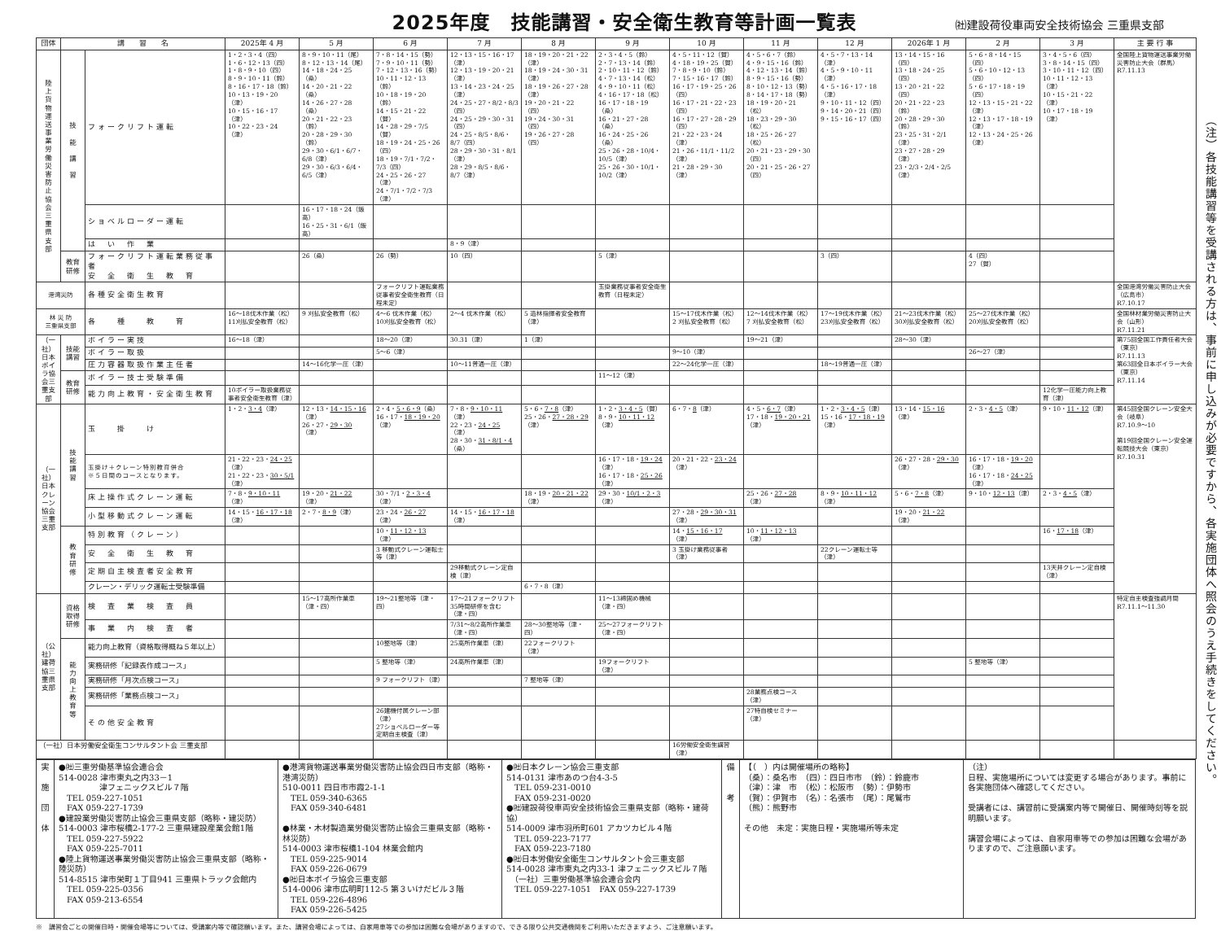2025年度　技能講習・安全衛生教育等計画一覧表
㈳建設荷役車両安全技術協会 三重県支部
| 団体 | 講 習 名 | | 2025年 4 月 | 5 月 | 6 月 | 7 月 | 8 月 | 9 月 | 10 月 | 11 月 | 12 月 | 2026年 1 月 | 2 月 | 3 月 | 主 要 行 事 |
| --- | --- | --- | --- | --- | --- | --- | --- | --- | --- | --- | --- | --- | --- | --- | --- |
| 陸 上 貨 物 運 送 事 業 労 働 災 害 防 止 協 会 三 重 県 支 部 | 技 能 講 習 | フォークリフト運転 | 1・2・3・4（四） 1・6・12・13（四） 1・8・9・10（四） 8・9・10・11（鈴） 8・16・17・18（鈴） 10・13・19・20（津） 10・15・16・17（津） 10・22・23・24（津） | 8・9・10・11（尾） 8・12・13・14（尾） 14・18・24・25（桑） 14・20・21・22（桑） 14・26・27・28（桑） 20・21・22・23（鈴） 20・28・29・30（鈴） 29・30・6/1・6/7・6/8（津） 29・30・6/3・6/4・6/5（津） | 7・8・14・15（勢） 7・9・10・11（勢） 7・12・13・16（勢） 10・11・12・13（鈴） 10・18・19・20（鈴） 14・15・21・22（賀） 14・28・29・7/5（賀） 18・19・24・25・26（四） 18・19・7/1・7/2・7/3（四） 24・25・26・27（津） 24・7/1・7/2・7/3（津） | 12・13・15・16・17（津） 12・13・19・20・21（津） 13・14・23・24・25（津） 24・25・27・8/2・8/3（四） 24・25・29・30・31（四） 24・25・8/5・8/6・8/7（四） 28・29・30・31・8/1（津） 28・29・8/5・8/6・8/7（津） | 18・19・20・21・22（津） 18・19・24・30・31（津） 18・19・26・27・28（津） 19・20・21・22（四） 19・24・30・31（四） 19・26・27・28（四） | 2・3・4・5（鈴） 2・7・13・14（鈴） 2・10・11・12（鈴） 4・7・13・14（松） 4・9・10・11（松） 4・16・17・18（松） 16・17・18・19（桑） 16・21・27・28（桑） 16・24・25・26（桑） 25・26・28・10/4・10/5（津） 25・26・30・10/1・10/2（津） | 4・5・11・12（賀） 4・18・19・25（賀） 7・8・9・10（鈴） 7・15・16・17（鈴） 16・17・19・25・26（四） 16・17・21・22・23（四） 16・17・27・28・29（四） 21・22・23・24（津） 21・26・11/1・11/2（津） 21・28・29・30（津） | 4・5・6・7（鈴） 4・9・15・16（鈴） 4・12・13・14（鈴） 8・9・15・16（勢） 8・10・12・13（勢） 8・14・17・18（勢） 18・19・20・21（松） 18・23・29・30（松） 18・25・26・27（松） 20・21・23・29・30（四） 20・21・25・26・27（四） | 4・5・7・13・14（津） 4・5・9・10・11（津） 4・5・16・17・18（津） 9・10・11・12（四） 9・14・20・21（四） 9・15・16・17（四） | 13・14・15・16（四） 13・18・24・25（四） 13・20・21・22（四） 20・21・22・23（鈴） 20・28・29・30（鈴） 23・25・31・2/1（津） 23・27・28・29（津） 23・2/3・2/4・2/5（津） | 5・6・8・14・15（四） 5・6・10・12・13（四） 5・6・17・18・19（四） 12・13・15・21・22（津） 12・13・17・18・19（津） 12・13・24・25・26（津） | 3・4・5・6（四） 3・8・14・15（四） 3・10・11・12（四） 10・11・12・13（津） 10・15・21・22（津） 10・17・18・19（津） | 全国陸上貨物運送事業労働災害防止大会（群馬） R7.11.13 |
| | | ショベルローダー運転 | | 16・17・18・24（飯高） 16・25・31・6/1（飯高） | | | | | | | | | | | |
| | | は い 作 業 | | | | 8・9（津） | | | | | | | | | |
| | 教育 研修 | フォークリフト運転業務従事者 安 全 衛 生 教 育 | | 26（桑） | 26（勢） | 10（四） | | 5（津） | | | 3（四） | | 4（四） 27（賀） | | |
| 港湾災防 | | 各種安全衛生教育 | | | フォークリフト運転業務従事者安全衛生教育（日程未定） | | | 玉掛業務従事者安全衛生教育（日程未定） | | | | | | | 全国港湾労働災害防止大会（広島市） R7.10.17 |
| 林 災 防 三重県支部 | | 各 種 教 育 | 16～18伐木作業（松） 11刈払安全教育（松） | 9 刈払安全教育（松） | 4～6 伐木作業（松） 10刈払安全教育（松） | 2～4 伐木作業（松） | 5 造林指揮者安全教育（津） | | 15～17伐木作業（松） 2 刈払安全教育（松） | 12～14伐木作業（松） 7 刈払安全教育（松） | 17～19伐木作業（松） 23刈払安全教育（松） | 21～23伐木作業（松） 30刈払安全教育（松） | 25～27伐木作業（松） 20刈払安全教育（松） | | 全国林材業労働災害防止大会（山形） R7.11.21 |
| （一社）日本ボイラ協会三重支部 | 技能講習 | ボイラー実技 | 16～18（津） | | 18～20（津） | 30.31（津） | 1（津） | | | 19～21（津） | | 28～30（津） | | | 第75回全国工作責任者大会（東京） R7.11.13 第63回全日本ボイラー大会（東京） R7.11.14 |
| | | ボイラー取扱 | | | 5～6（津） | | | | 9～10（津） | | | | 26～27（津） | | |
| | | 圧力容器取扱作業主任者 | | 14～16化学一圧（津） | | 10～11普通一圧（津） | | | 22～24化学一圧（津） | | 18～19普通一圧（津） | | | | |
| | 教育 研修 | ボイラー技士受験準備 | | | | | | 11～12（津） | | | | | | | |
| | | 能力向上教育・安全衛生教育 | 10ボイラー取扱業務従事者安全衛生教育（津） | | | | | | | | | | | 12化学一圧能力向上教育（津） | |
| （一社）日本クレーン協会三重支部 | 技 能 講 習 | 玉 掛 け | 1・2・ 3・4 （津） | 12・13・ 14・15・16 （津） 26・27・ 29・30 （津） | 2・4・ 5・6・9 （桑） 16・17・ 18・19・20 （津） | 7・8・ 9・10・11 （津） 22・23・ 24・25 （津） 28・30・ 31・8/1・4 （桑） | 5・6・ 7・8 （津） 25・26・ 27・28・29 （津） | 1・2・ 3・4・5 （賀） 8・9・ 10・11・12 （津） | 6・7・ 8 （津） | 4・5・ 6・7 （津） 17・18・ 19・20・21 （津） | 1・2・ 3・4・5 （津） 15・16・ 17・18・19 （津） | 13・14・ 15・16 （津） | 2・3・ 4・5 （津） | 9・10・ 11・12 （津） | 第45回全国クレーン安全大会（岐阜） R7.10.9～10 第19回全国クレーン安全運転競技大会（東京） R7.10.31 |
| | | 玉掛け＋クレーン特別教育併合 ※５日間のコースとなります。 | 21・22・23・ 24・25 （津） 21・22・23・ 30・5/1 （津） | | | | | 16・17・18・ 19・24 （津） 16・17・18・ 25・26 （津） | 20・21・22・ 23・24 （津） | | | 26・27・28・ 29・30 （津） | 16・17・18・ 19・20 （津） 16・17・18・ 24・25 （津） | | |
| | | 床上操作式クレーン運転 | 7・8・ 9・10・11 （津） | 19・20・ 21・22 （津） | 30・7/1・ 2・3・4 （津） | | 18・19・ 20・21・22 （津） | 29・30・ 10/1・2・3 （津） | | 25・26・ 27・28 （津） | 8・9・ 10・11・12 （津） | 5・6・ 7・8 （津） | 9・10・ 12・13 （津） | 2・3・ 4・5 （津） | |
| | | 小型移動式クレーン運転 | 14・15・ 16・17・18 （津） | 2・7・ 8・9 （津） | 23・24・ 26・27 （津） | 14・15・ 16・17・18 （津） | | | 27・28・ 29・30・31 （津） | | | 19・20・ 21・22 （津） | | | |
| | 教 育 研 修 | 特別教育（クレーン） | | | 10・ 11・12・13 （津） | | | | 14・ 15・16・17 （津） | 10・ 11・12・13 （津） | | | | 16・ 17・18 （津） | |
| | | 安 全 衛 生 教 育 | | | 3 移動式クレーン運転士等（津） | | | | 3 玉掛け業務従事者（津） | | 22クレーン運転士等（津） | | | | |
| | | 定期自主検査者安全教育 | | | | 29移動式クレーン定自検（津） | | | | | | | | 13天井クレーン定自検（津） | |
| | | クレーン・デリック運転士受験準備 | | | | | 6・7・8（津） | | | | | | | | |
| （公社）建荷協三重県支部 | 資格取得 研修 | 検 査 業 検 査 員 | | 15～17高所作業車（津・四） | 19～21整地等（津・四） | 17～21フォークリフト 35時間研修を含む（津・四） | | 11～13締固め機械（津・四） | | | | | | | 特定自主検査強調月間 R7.11.1～11.30 |
| | | 事 業 内 検 査 者 | | | | 7/31～8/2高所作業車（津・四） | 28～30整地等（津・四） | 25～27フォークリフト（津・四） | | | | | | | |
| | 能 力 向 上 教 育 等 | 能力向上教育（資格取得概ね５年以上） | | | 10整地等（津） | 25高所作業車（津） | 22フォークリフト（津） | | | | | | | | |
| | | 実務研修「記録表作成コース」 | | | 5 整地等（津） | 24高所作業車（津） | | 19フォークリフト（津） | | | | | 5 整地等（津） | | |
| | | 実務研修「月次点検コース」 | | | 9 フォークリフト（津） | | 7 整地等（津） | | | | | | | | |
| | | 実務研修「業務点検コース」 | | | | | | | | 28業務点検コース（津） | | | | | |
| | | その他安全教育 | | | 26建機付属クレーン部（津） 27ショベルローダー等 定期自主検査（津） | | | | | 27特自検セミナー（津） | | | | | |
| （一社）日本労働安全衛生コンサルタント会 三重支部 | | | | | | | | | 16労働安全衛生講習（津） | | | | | | |
| 実 施 団 体 | ●㈳三重労働基準協会連合会 514-0028 津市東丸之内33－1 津フェニックスビル７階 TEL 059-227-1051 FAX 059-227-1739 ●建設業労働災害防止協会三重県支部（略称・建災防） 514-0003 津市桜橋2-177-2 三重県建設産業会館1階 TEL 059-227-5922 FAX 059-225-7011 ●陸上貨物運送事業労働災害防止協会三重県支部（略称・陸災防） 514-8515 津市栄町１丁目941 三重県トラック会館内 TEL 059-225-0356 FAX 059-213-6554 | ●港湾貨物運送事業労働災害防止協会四日市支部（略称・港湾災防） 510-0011 四日市市霞2-1-1 TEL 059-340-6365 FAX 059-340-6481 ●林業・木材製造業労働災害防止協会三重県支部（略称・林災防） 514-0003 津市桜橋1-104 林業会館内 TEL 059-225-9014 FAX 059-226-0679 ●㈳日本ボイラ協会三重支部 514-0006 津市広明町112-5 第３いけだビル３階 TEL 059-226-4896 FAX 059-226-5425 | ●㈳日本クレーン協会三重支部 514-0131 津市あのつ台4-3-5 TEL 059-231-0010 FAX 059-231-0020 ●㈳建設荷役車両安全技術協会三重県支部（略称・建荷協） 514-0009 津市羽所町601 アカツカビル４階 TEL 059-223-7177 FAX 059-223-7180 ●㈳日本労働安全衛生コンサルタント会三重支部 514-0028 津市東丸之内33-1 津フェニックスビル７階 （一社）三重労働基準協会連合会内 TEL 059-227-1051 FAX 059-227-1739 | 備 考 | 【（ ）内は開催場所の略称】 （桑）：桑名市 （四）：四日市市 （鈴）：鈴鹿市 （津）：津 市 （松）：松阪市 （勢）：伊勢市 （賀）：伊賀市 （名）：名張市 （尾）：尾鷲市 （熊）：熊野市 その他 未定：実施日程・実施場所等未定 | （注） 日程、実施場所については変更する場合があります。事前に各実施団体へ確認してください。 受講者には、講習前に受講案内等で開催日、開催時刻等を説明願います。 講習会場によっては、自家用車等での参加は困難な会場がありますので、ご注意願います。 |
※　講習会ごとの開催日時・開催会場等については、受講案内等で確認願います。また、講習会場によっては、自家用車等での参加は困難な会場がありますので、できる限り公共交通機関をご利用いただきますよう、ご注意願います。
（注）各技能講習等を受講される方は、事前に申し込みが必要ですから、各実施団体へ照会のうえ手続きをしてください。